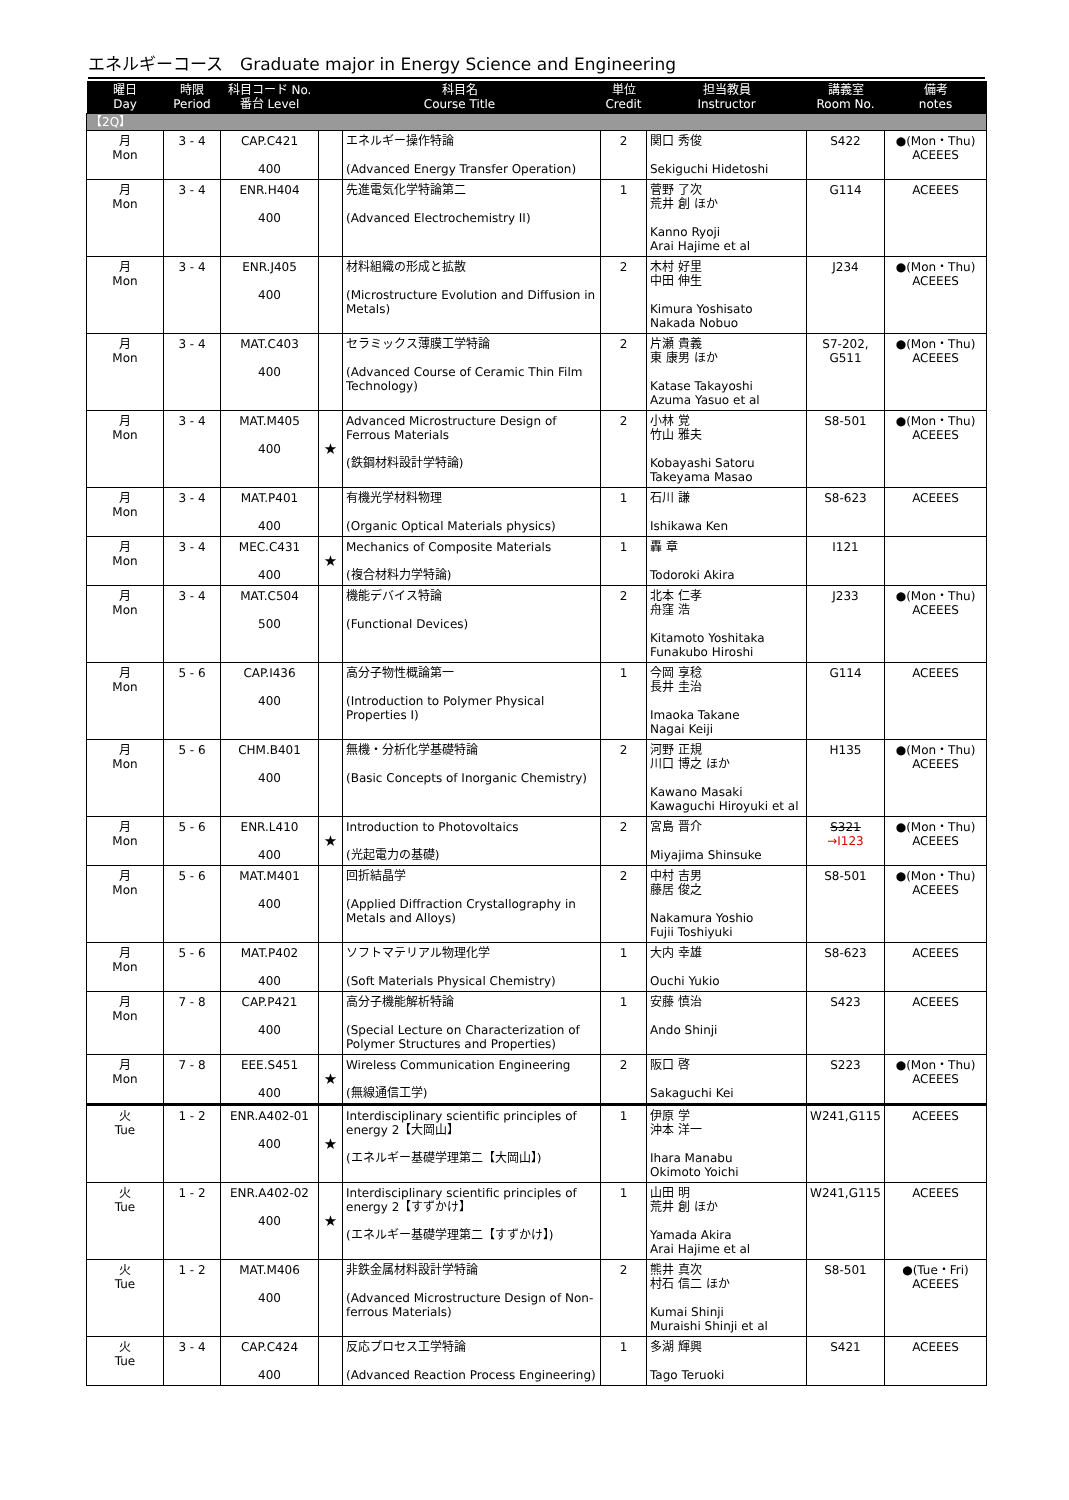エネルギーコース　Graduate major in Energy Science and Engineering
| 曜日 Day | 時限 Period | 科目コード No. 番台 Level | 科目名 Course Title | | 単位 Credit | 担当教員 Instructor | 講義室 Room No. | 備考 notes |
| --- | --- | --- | --- | --- | --- | --- | --- | --- |
| 【2Q】 | | | | | | | | |
| 月 Mon | 3 - 4 | CAP.C421 400 | | エネルギー操作特論 (Advanced Energy Transfer Operation) | 2 | 関口 秀俊 Sekiguchi Hidetoshi | S422 | ●(Mon・Thu) ACEEES |
| 月 Mon | 3 - 4 | ENR.H404 400 | | 先進電気化学特論第二 (Advanced Electrochemistry II) | 1 | 菅野 了次 荒井 創 ほか Kanno Ryoji Arai Hajime et al | G114 | ACEEES |
| 月 Mon | 3 - 4 | ENR.J405 400 | | 材料組織の形成と拡散 (Microstructure Evolution and Diffusion in Metals) | 2 | 木村 好里 中田 伸生 Kimura Yoshisato Nakada Nobuo | J234 | ●(Mon・Thu) ACEEES |
| 月 Mon | 3 - 4 | MAT.C403 400 | | セラミックス薄膜工学特論 (Advanced Course of Ceramic Thin Film Technology) | 2 | 片瀬 貴義 東 康男 ほか Katase Takayoshi Azuma Yasuo et al | S7-202, G511 | ●(Mon・Thu) ACEEES |
| 月 Mon | 3 - 4 | MAT.M405 400 | ★ | Advanced Microstructure Design of Ferrous Materials (鉄鋼材料設計学特論) | 2 | 小林 覚 竹山 雅夫 Kobayashi Satoru Takeyama Masao | S8-501 | ●(Mon・Thu) ACEEES |
| 月 Mon | 3 - 4 | MAT.P401 400 | | 有機光学材料物理 (Organic Optical Materials physics) | 1 | 石川 謙 Ishikawa Ken | S8-623 | ACEEES |
| 月 Mon | 3 - 4 | MEC.C431 400 | ★ | Mechanics of Composite Materials (複合材料力学特論) | 1 | 轟 章 Todoroki Akira | I121 | |
| 月 Mon | 3 - 4 | MAT.C504 500 | | 機能デバイス特論 (Functional Devices) | 2 | 北本 仁孝 舟窪 浩 Kitamoto Yoshitaka Funakubo Hiroshi | J233 | ●(Mon・Thu) ACEEES |
| 月 Mon | 5 - 6 | CAP.I436 400 | | 高分子物性概論第一 (Introduction to Polymer Physical Properties I) | 1 | 今岡 享稔 長井 圭治 Imaoka Takane Nagai Keiji | G114 | ACEEES |
| 月 Mon | 5 - 6 | CHM.B401 400 | | 無機・分析化学基礎特論 (Basic Concepts of Inorganic Chemistry) | 2 | 河野 正規 川口 博之 ほか Kawano Masaki Kawaguchi Hiroyuki et al | H135 | ●(Mon・Thu) ACEEES |
| 月 Mon | 5 - 6 | ENR.L410 400 | ★ | Introduction to Photovoltaics (光起電力の基礎) | 2 | 宮島 晋介 Miyajima Shinsuke | S321 →I123 | ●(Mon・Thu) ACEEES |
| 月 Mon | 5 - 6 | MAT.M401 400 | | 回折結晶学 (Applied Diffraction Crystallography in Metals and Alloys) | 2 | 中村 吉男 藤居 俊之 Nakamura Yoshio Fujii Toshiyuki | S8-501 | ●(Mon・Thu) ACEEES |
| 月 Mon | 5 - 6 | MAT.P402 400 | | ソフトマテリアル物理化学 (Soft Materials Physical Chemistry) | 1 | 大内 幸雄 Ouchi Yukio | S8-623 | ACEEES |
| 月 Mon | 7 - 8 | CAP.P421 400 | | 高分子機能解析特論 (Special Lecture on Characterization of Polymer Structures and Properties) | 1 | 安藤 慎治 Ando Shinji | S423 | ACEEES |
| 月 Mon | 7 - 8 | EEE.S451 400 | ★ | Wireless Communication Engineering (無線通信工学) | 2 | 阪口 啓 Sakaguchi Kei | S223 | ●(Mon・Thu) ACEEES |
| 火 Tue | 1 - 2 | ENR.A402-01 400 | ★ | Interdisciplinary scientific principles of energy 2【大岡山】 (エネルギー基礎学理第二【大岡山】) | 1 | 伊原 学 沖本 洋一 Ihara Manabu Okimoto Yoichi | W241,G115 | ACEEES |
| 火 Tue | 1 - 2 | ENR.A402-02 400 | ★ | Interdisciplinary scientific principles of energy 2【すずかけ】 (エネルギー基礎学理第二【すずかけ】) | 1 | 山田 明 荒井 創 ほか Yamada Akira Arai Hajime et al | W241,G115 | ACEEES |
| 火 Tue | 1 - 2 | MAT.M406 400 | | 非鉄金属材料設計学特論 (Advanced Microstructure Design of Non-ferrous Materials) | 2 | 熊井 真次 村石 信二 ほか Kumai Shinji Muraishi Shinji et al | S8-501 | ●(Tue・Fri) ACEEES |
| 火 Tue | 3 - 4 | CAP.C424 400 | | 反応プロセス工学特論 (Advanced Reaction Process Engineering) | 1 | 多湖 輝興 Tago Teruoki | S421 | ACEEES |